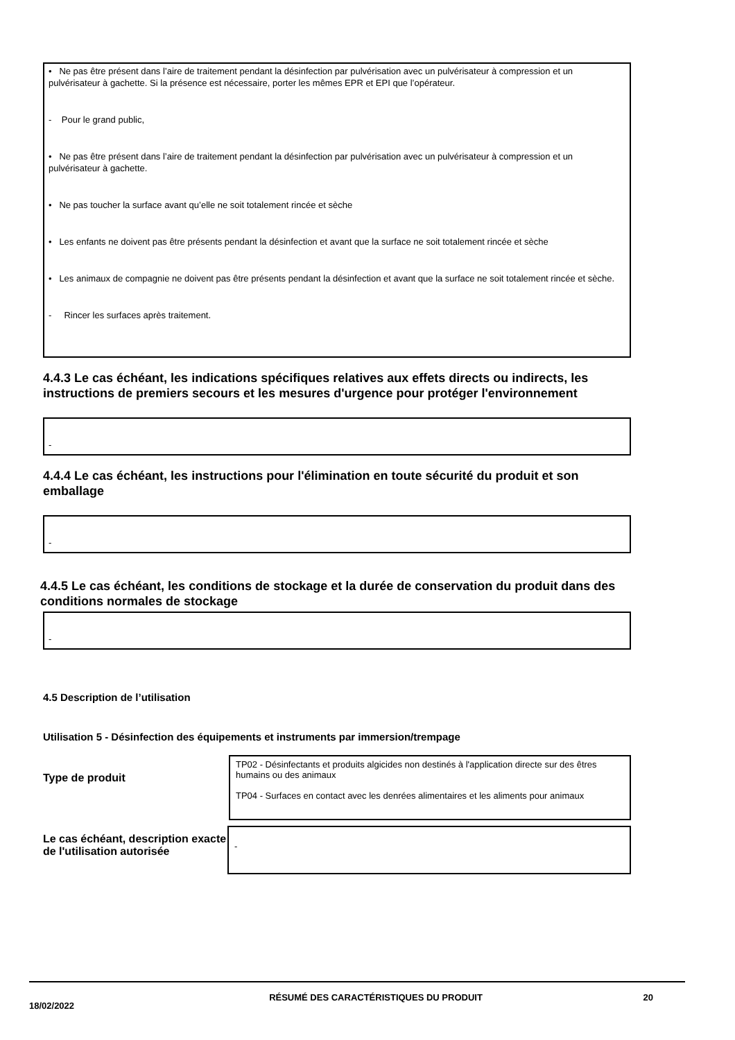• Ne pas être présent dans l’aire de traitement pendant la désinfection par pulvérisation avec un pulvérisateur à compression et un pulvérisateur à gachette. Si la présence est nécessaire, porter les mêmes EPR et EPI que l’opérateur.
- Pour le grand public,
• Ne pas être présent dans l’aire de traitement pendant la désinfection par pulvérisation avec un pulvérisateur à compression et un pulvérisateur à gachette.
• Ne pas toucher la surface avant qu’elle ne soit totalement rincée et sèche
• Les enfants ne doivent pas être présents pendant la désinfection et avant que la surface ne soit totalement rincée et sèche
• Les animaux de compagnie ne doivent pas être présents pendant la désinfection et avant que la surface ne soit totalement rincée et sèche.
- Rincer les surfaces après traitement.
4.4.3 Le cas échéant, les indications spécifiques relatives aux effets directs ou indirects, les instructions de premiers secours et les mesures d'urgence pour protéger l'environnement
-
4.4.4 Le cas échéant, les instructions pour l'élimination en toute sécurité du produit et son emballage
-
4.4.5 Le cas échéant, les conditions de stockage et la durée de conservation du produit dans des conditions normales de stockage
-
4.5 Description de l’utilisation
Utilisation 5 - Désinfection des équipements et instruments par immersion/trempage
Type de produit
TP02 - Désinfectants et produits algicides non destinés à l'application directe sur des êtres humains ou des animaux
TP04 - Surfaces en contact avec les denrées alimentaires et les aliments pour animaux
Le cas échéant, description exacte de l'utilisation autorisée
-
18/02/2022
RÉSUMÉ DES CARACTÉRISTIQUES DU PRODUIT 20